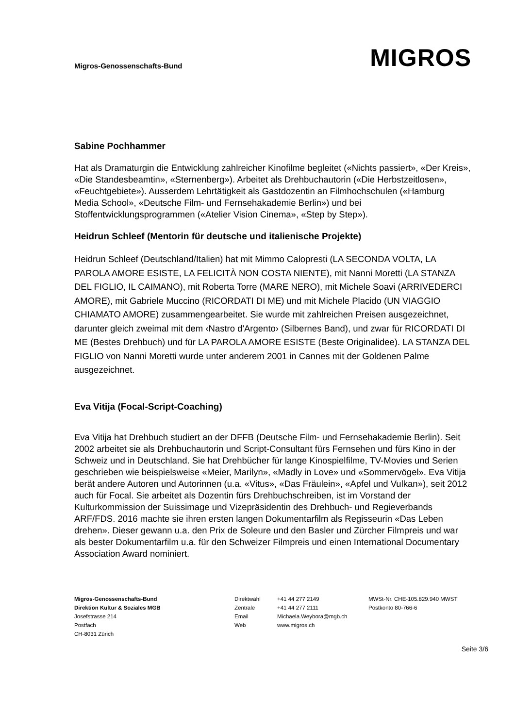Migros-Genossenschafts-Bund
MIGROS
Sabine Pochhammer
Hat als Dramaturgin die Entwicklung zahlreicher Kinofilme begleitet («Nichts passiert», «Der Kreis», «Die Standesbeamtin», «Sternenberg»). Arbeitet als Drehbuchautorin («Die Herbstzeitlosen», «Feuchtgebiete»). Ausserdem Lehrtätigkeit als Gastdozentin an Filmhochschulen («Hamburg Media School», «Deutsche Film- und Fernsehakademie Berlin») und bei Stoffentwicklungsprogrammen («Atelier Vision Cinema», «Step by Step»).
Heidrun Schleef (Mentorin für deutsche und italienische Projekte)
Heidrun Schleef (Deutschland/Italien) hat mit Mimmo Calopresti (LA SECONDA VOLTA, LA PAROLA AMORE ESISTE, LA FELICITÀ NON COSTA NIENTE), mit Nanni Moretti (LA STANZA DEL FIGLIO, IL CAIMANO), mit Roberta Torre (MARE NERO), mit Michele Soavi (ARRIVEDERCI AMORE), mit Gabriele Muccino (RICORDATI DI ME) und mit Michele Placido (UN VIAGGIO CHIAMATO AMORE) zusammengearbeitet. Sie wurde mit zahlreichen Preisen ausgezeichnet, darunter gleich zweimal mit dem ‹Nastro d'Argento› (Silbernes Band), und zwar für RICORDATI DI ME (Bestes Drehbuch) und für LA PAROLA AMORE ESISTE (Beste Originalidee). LA STANZA DEL FIGLIO von Nanni Moretti wurde unter anderem 2001 in Cannes mit der Goldenen Palme ausgezeichnet.
Eva Vitija (Focal-Script-Coaching)
Eva Vitija hat Drehbuch studiert an der DFFB (Deutsche Film- und Fernsehakademie Berlin). Seit 2002 arbeitet sie als Drehbuchautorin und Script-Consultant fürs Fernsehen und fürs Kino in der Schweiz und in Deutschland. Sie hat Drehbücher für lange Kinospielfilme, TV-Movies und Serien geschrieben wie beispielsweise «Meier, Marilyn», «Madly in Love» und «Sommervögel». Eva Vitija berät andere Autoren und Autorinnen (u.a. «Vitus», «Das Fräulein», «Apfel und Vulkan»), seit 2012 auch für Focal. Sie arbeitet als Dozentin fürs Drehbuchschreiben, ist im Vorstand der Kulturkommission der Suissimage und Vizepräsidentin des Drehbuch- und Regieverbands ARF/FDS. 2016 machte sie ihren ersten langen Dokumentarfilm als Regisseurin «Das Leben drehen». Dieser gewann u.a. den Prix de Soleure und den Basler und Zürcher Filmpreis und war als bester Dokumentarfilm u.a. für den Schweizer Filmpreis und einen International Documentary Association Award nominiert.
Migros-Genossenschafts-Bund
Direktion Kultur & Soziales MGB
Josefstrasse 214
Postfach
CH-8031 Zürich
Direktwahl
Zentrale
Email
Web
+41 44 277 2149
+41 44 277 2111
Michaela.Weybora@mgb.ch
www.migros.ch
MWSt-Nr. CHE-105.829.940 MWST
Postkonto 80-766-6
Seite 3/6